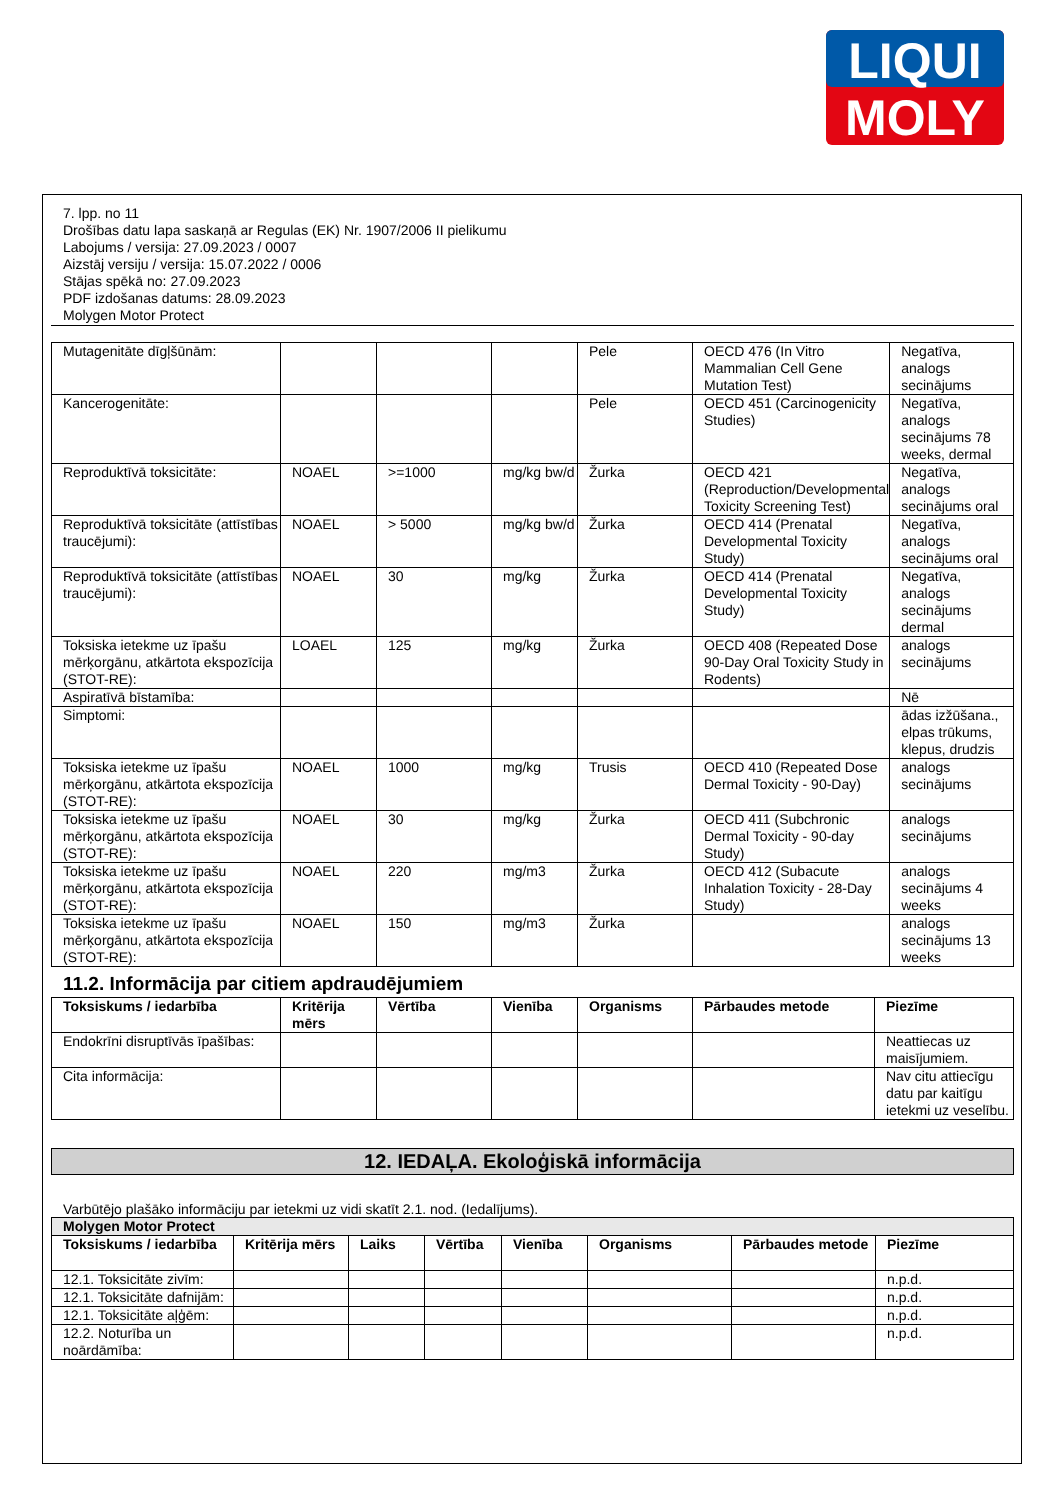LIQUI
MOLY
7. lpp. no 11
Drošības datu lapa saskaņā ar Regulas (EK) Nr. 1907/2006 II pielikumu
Labojums / versija: 27.09.2023 / 0007
Aizstāj versiju / versija: 15.07.2022 / 0006
Stājas spēkā no: 27.09.2023
PDF izdošanas datums: 28.09.2023
Molygen Motor Protect
| Mutagenitāte dīgļšūnām: | | | | Pele | OECD 476 (In Vitro Mammalian Cell Gene Mutation Test) | Negatīva, analogs secinājums |
| Kancerogenitāte: | | | | Pele | OECD 451 (Carcinogenicity Studies) | Negatīva, analogs secinājums 78 weeks, dermal |
| Reproduktīvā toksicitāte: | NOAEL | >=1000 | mg/kg bw/d | Žurka | OECD 421 (Reproduction/Developmental Toxicity Screening Test) | Negatīva, analogs secinājums oral |
| Reproduktīvā toksicitāte (attīstības traucējumi): | NOAEL | > 5000 | mg/kg bw/d | Žurka | OECD 414 (Prenatal Developmental Toxicity Study) | Negatīva, analogs secinājums oral |
| Reproduktīvā toksicitāte (attīstības traucējumi): | NOAEL | 30 | mg/kg | Žurka | OECD 414 (Prenatal Developmental Toxicity Study) | Negatīva, analogs secinājums dermal |
| Toksiska ietekme uz īpašu mērķorgānu, atkārtota ekspozīcija (STOT-RE): | LOAEL | 125 | mg/kg | Žurka | OECD 408 (Repeated Dose 90-Day Oral Toxicity Study in Rodents) | analogs secinājums |
| Aspiratīvā bīstamība: | | | | | | Nē |
| Simptomi: | | | | | | ādas izžūšana., elpas trūkums, klepus, drudzis |
| Toksiska ietekme uz īpašu mērķorgānu, atkārtota ekspozīcija (STOT-RE): | NOAEL | 1000 | mg/kg | Trusis | OECD 410 (Repeated Dose Dermal Toxicity - 90-Day) | analogs secinājums |
| Toksiska ietekme uz īpašu mērķorgānu, atkārtota ekspozīcija (STOT-RE): | NOAEL | 30 | mg/kg | Žurka | OECD 411 (Subchronic Dermal Toxicity - 90-day Study) | analogs secinājums |
| Toksiska ietekme uz īpašu mērķorgānu, atkārtota ekspozīcija (STOT-RE): | NOAEL | 220 | mg/m3 | Žurka | OECD 412 (Subacute Inhalation Toxicity - 28-Day Study) | analogs secinājums 4 weeks |
| Toksiska ietekme uz īpašu mērķorgānu, atkārtota ekspozīcija (STOT-RE): | NOAEL | 150 | mg/m3 | Žurka | | analogs secinājums 13 weeks |
11.2. Informācija par citiem apdraudējumiem
| Toksiskums / iedarbība | Kritērija mērs | Vērtība | Vienība | Organisms | Pārbaudes metode | Piezīme |
| --- | --- | --- | --- | --- | --- | --- |
| Endokrīni disruptīvās īpašības: | | | | | | Neattiecas uz maisījumiem. |
| Cita informācija: | | | | | | Nav citu attiecīgu datu par kaitīgu ietekmi uz veselību. |
12. IEDAĻA. Ekoloģiskā informācija
Varbūtējo plašāko informāciju par ietekmi uz vidi skatīt 2.1. nod. (Iedalījums).
| Molygen Motor Protect | | | | | | | |
| --- | --- | --- | --- | --- | --- | --- | --- |
| Toksiskums / iedarbība | Kritērija mērs | Laiks | Vērtība | Vienība | Organisms | Pārbaudes metode | Piezīme |
| 12.1. Toksicitāte zivīm: | | | | | | | n.p.d. |
| 12.1. Toksicitāte dafnijām: | | | | | | | n.p.d. |
| 12.1. Toksicitāte aļģēm: | | | | | | | n.p.d. |
| 12.2. Noturība un noārdāmība: | | | | | | | n.p.d. |